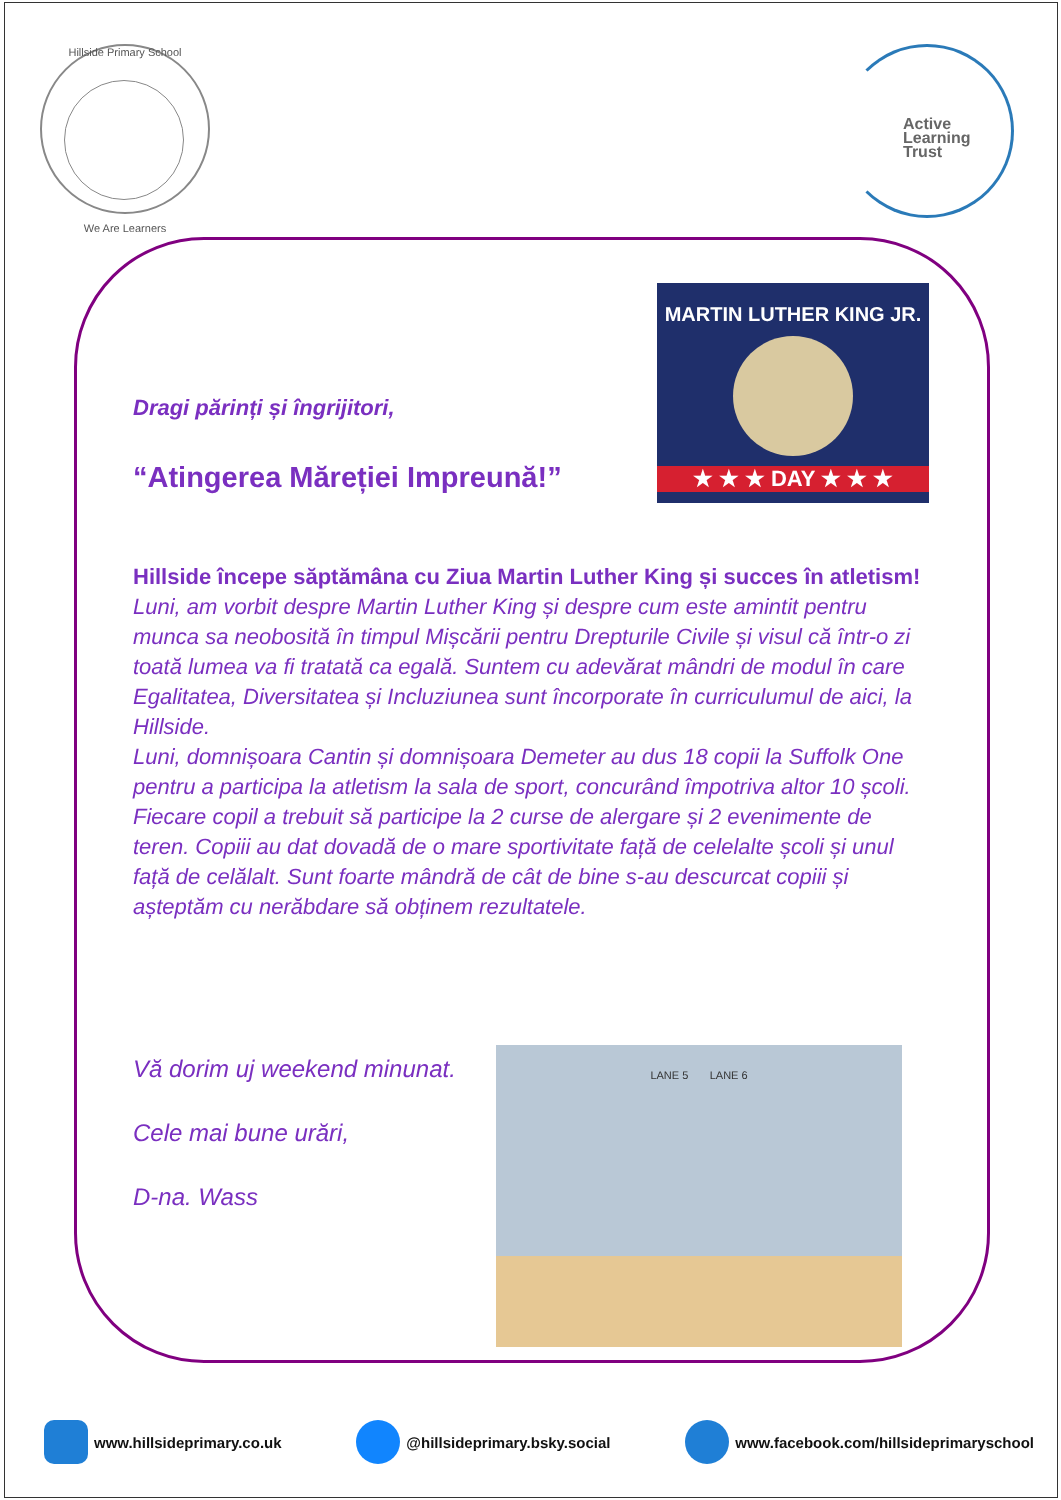Hillside Primary School
We Are Learners
Active
Learning
Trust
MARTIN LUTHER KING JR.
★ ★ ★ DAY ★ ★ ★
Dragi părinți și îngrijitori,
“Atingerea Măreției Impreună!”
Hillside începe săptămâna cu Ziua Martin Luther King și succes în atletism!
Luni, am vorbit despre Martin Luther King și despre cum este amintit pentru munca sa neobosită în timpul Mișcării pentru Drepturile Civile și visul că într-o zi toată lumea va fi tratată ca egală. Suntem cu adevărat mândri de modul în care Egalitatea, Diversitatea și Incluziunea sunt încorporate în curriculumul de aici, la Hillside.
Luni, domnișoara Cantin și domnișoara Demeter au dus 18 copii la Suffolk One pentru a participa la atletism la sala de sport, concurând împotriva altor 10 școli. Fiecare copil a trebuit să participe la 2 curse de alergare și 2 evenimente de teren. Copiii au dat dovadă de o mare sportivitate față de celelalte școli și unul față de celălalt. Sunt foarte mândră de cât de bine s-au descurcat copiii și așteptăm cu nerăbdare să obținem rezultatele.
Vă dorim uj weekend minunat.
Cele mai bune urări,
D-na. Wass
LANE 5 LANE 6
www.hillsideprimary.co.uk @hillsideprimary.bsky.social www.facebook.com/hillsideprimaryschool